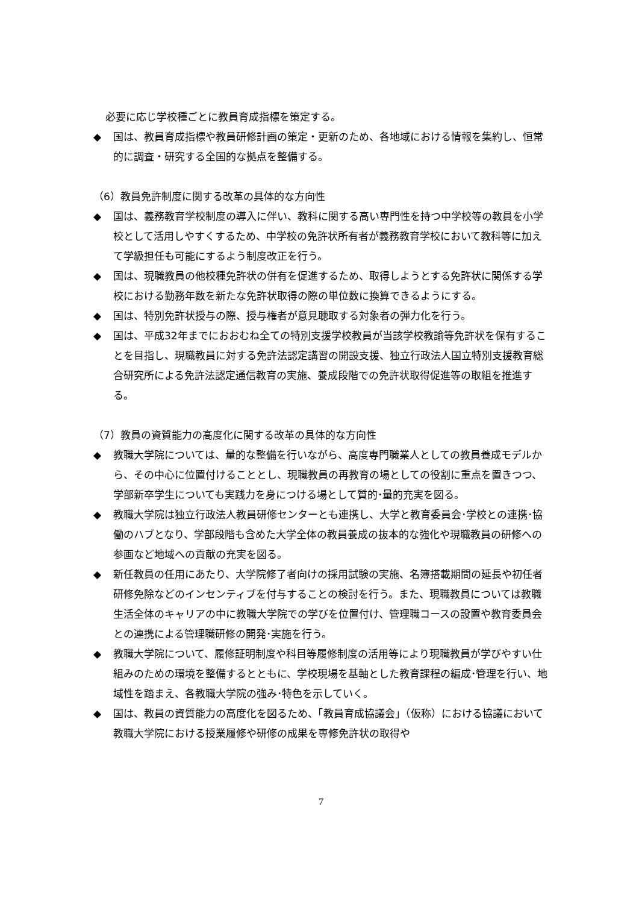必要に応じ学校種ごとに教員育成指標を策定する。
◆ 国は、教員育成指標や教員研修計画の策定・更新のため、各地域における情報を集約し、恒常的に調査・研究する全国的な拠点を整備する。
（6）教員免許制度に関する改革の具体的な方向性
◆ 国は、義務教育学校制度の導入に伴い、教科に関する高い専門性を持つ中学校等の教員を小学校として活用しやすくするため、中学校の免許状所有者が義務教育学校において教科等に加えて学級担任も可能にするよう制度改正を行う。
◆ 国は、現職教員の他校種免許状の併有を促進するため、取得しようとする免許状に関係する学校における勤務年数を新たな免許状取得の際の単位数に換算できるようにする。
◆ 国は、特別免許状授与の際、授与権者が意見聴取する対象者の弾力化を行う。
◆ 国は、平成32年までにおおむね全ての特別支援学校教員が当該学校教諭等免許状を保有することを目指し、現職教員に対する免許法認定講習の開設支援、独立行政法人国立特別支援教育総合研究所による免許法認定通信教育の実施、養成段階での免許状取得促進等の取組を推進する。
（7）教員の資質能力の高度化に関する改革の具体的な方向性
◆ 教職大学院については、量的な整備を行いながら、高度専門職業人としての教員養成モデルから、その中心に位置付けることとし、現職教員の再教育の場としての役割に重点を置きつつ、学部新卒学生についても実践力を身につける場として質的･量的充実を図る。
◆ 教職大学院は独立行政法人教員研修センターとも連携し、大学と教育委員会･学校との連携･協働のハブとなり、学部段階も含めた大学全体の教員養成の抜本的な強化や現職教員の研修への参画など地域への貢献の充実を図る。
◆ 新任教員の任用にあたり、大学院修了者向けの採用試験の実施、名簿搭載期間の延長や初任者研修免除などのインセンティブを付与することの検討を行う。また、現職教員については教職生活全体のキャリアの中に教職大学院での学びを位置付け、管理職コースの設置や教育委員会との連携による管理職研修の開発･実施を行う。
◆ 教職大学院について、履修証明制度や科目等履修制度の活用等により現職教員が学びやすい仕組みのための環境を整備するとともに、学校現場を基軸とした教育課程の編成･管理を行い、地域性を踏まえ、各教職大学院の強み･特色を示していく。
◆ 国は、教員の資質能力の高度化を図るため、「教員育成協議会」（仮称）における協議において教職大学院における授業履修や研修の成果を専修免許状の取得や
7